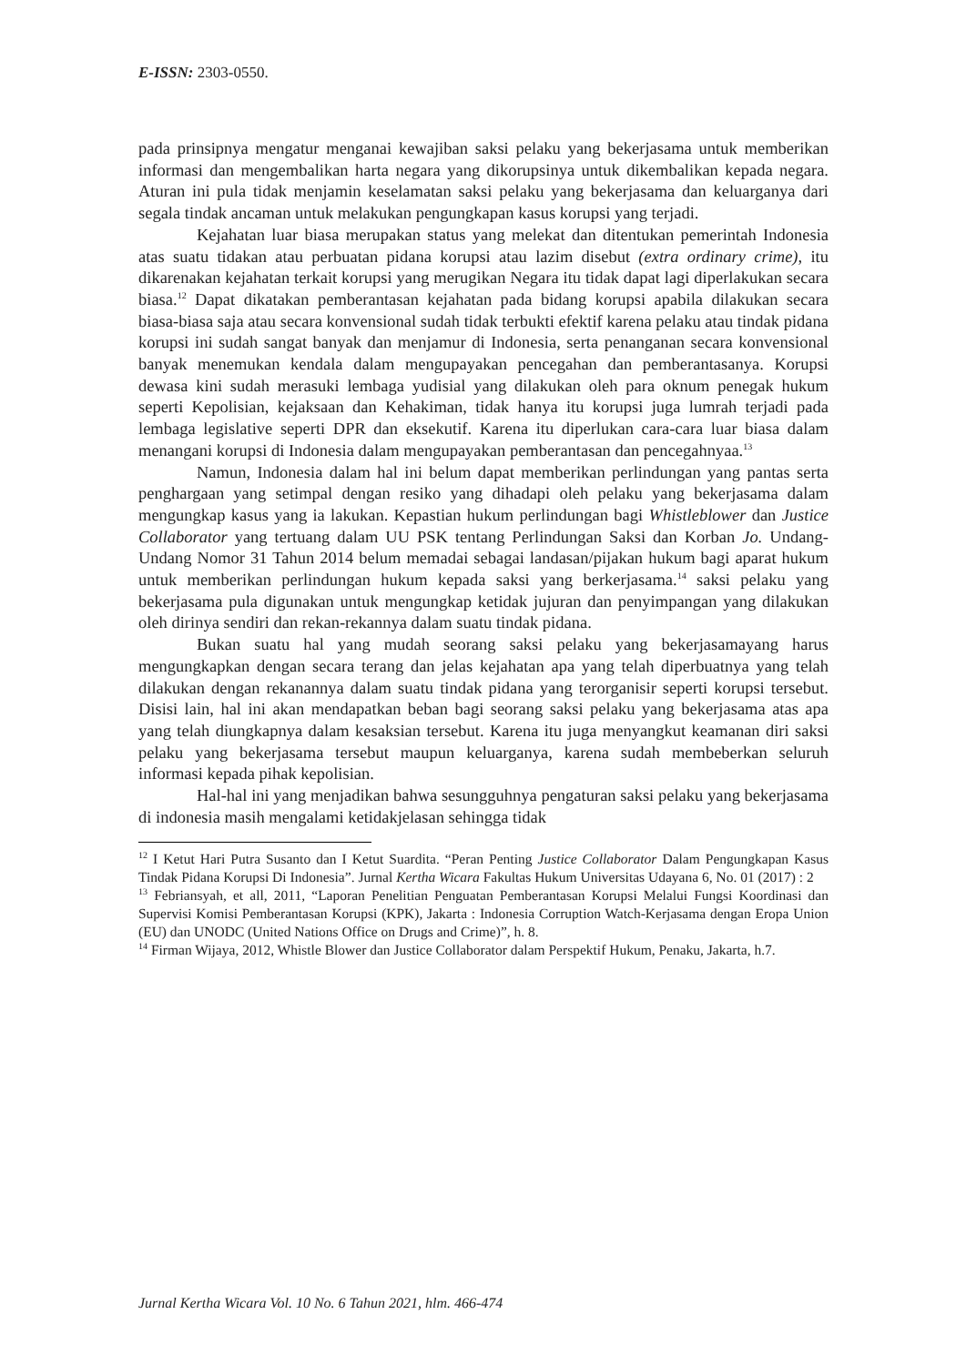E-ISSN: 2303-0550.
pada prinsipnya mengatur menganai kewajiban saksi pelaku yang bekerjasama untuk memberikan informasi dan mengembalikan harta negara yang dikorupsinya untuk dikembalikan kepada negara. Aturan ini pula tidak menjamin keselamatan saksi pelaku yang bekerjasama dan keluarganya dari segala tindak ancaman untuk melakukan pengungkapan kasus korupsi yang terjadi.
Kejahatan luar biasa merupakan status yang melekat dan ditentukan pemerintah Indonesia atas suatu tidakan atau perbuatan pidana korupsi atau lazim disebut (extra ordinary crime), itu dikarenakan kejahatan terkait korupsi yang merugikan Negara itu tidak dapat lagi diperlakukan secara biasa.<sup>12</sup> Dapat dikatakan pemberantasan kejahatan pada bidang korupsi apabila dilakukan secara biasa-biasa saja atau secara konvensional sudah tidak terbukti efektif karena pelaku atau tindak pidana korupsi ini sudah sangat banyak dan menjamur di Indonesia, serta penanganan secara konvensional banyak menemukan kendala dalam mengupayakan pencegahan dan pemberantasanya. Korupsi dewasa kini sudah merasuki lembaga yudisial yang dilakukan oleh para oknum penegak hukum seperti Kepolisian, kejaksaan dan Kehakiman, tidak hanya itu korupsi juga lumrah terjadi pada lembaga legislative seperti DPR dan eksekutif. Karena itu diperlukan cara-cara luar biasa dalam menangani korupsi di Indonesia dalam mengupayakan pemberantasan dan pencegahnyaa.<sup>13</sup>
Namun, Indonesia dalam hal ini belum dapat memberikan perlindungan yang pantas serta penghargaan yang setimpal dengan resiko yang dihadapi oleh pelaku yang bekerjasama dalam mengungkap kasus yang ia lakukan. Kepastian hukum perlindungan bagi Whistleblower dan Justice Collaborator yang tertuang dalam UU PSK tentang Perlindungan Saksi dan Korban Jo. Undang-Undang Nomor 31 Tahun 2014 belum memadai sebagai landasan/pijakan hukum bagi aparat hukum untuk memberikan perlindungan hukum kepada saksi yang berkerjasama.<sup>14</sup> saksi pelaku yang bekerjasama pula digunakan untuk mengungkap ketidak jujuran dan penyimpangan yang dilakukan oleh dirinya sendiri dan rekan-rekannya dalam suatu tindak pidana.
Bukan suatu hal yang mudah seorang saksi pelaku yang bekerjasamayang harus mengungkapkan dengan secara terang dan jelas kejahatan apa yang telah diperbuatnya yang telah dilakukan dengan rekanannya dalam suatu tindak pidana yang terorganisir seperti korupsi tersebut. Disisi lain, hal ini akan mendapatkan beban bagi seorang saksi pelaku yang bekerjasama atas apa yang telah diungkapnya dalam kesaksian tersebut. Karena itu juga menyangkut keamanan diri saksi pelaku yang bekerjasama tersebut maupun keluarganya, karena sudah membeberkan seluruh informasi kepada pihak kepolisian.
Hal-hal ini yang menjadikan bahwa sesungguhnya pengaturan saksi pelaku yang bekerjasama di indonesia masih mengalami ketidakjelasan sehingga tidak
<sup>12</sup> I Ketut Hari Putra Susanto dan I Ketut Suardita. “Peran Penting Justice Collaborator Dalam Pengungkapan Kasus Tindak Pidana Korupsi Di Indonesia”. Jurnal Kertha Wicara Fakultas Hukum Universitas Udayana 6, No. 01 (2017) : 2
<sup>13</sup> Febriansyah, et all, 2011, “Laporan Penelitian Penguatan Pemberantasan Korupsi Melalui Fungsi Koordinasi dan Supervisi Komisi Pemberantasan Korupsi (KPK), Jakarta : Indonesia Corruption Watch-Kerjasama dengan Eropa Union (EU) dan UNODC (United Nations Office on Drugs and Crime)”, h. 8.
<sup>14</sup> Firman Wijaya, 2012, Whistle Blower dan Justice Collaborator dalam Perspektif Hukum, Penaku, Jakarta, h.7.
Jurnal Kertha Wicara Vol. 10 No. 6 Tahun 2021, hlm. 466-474